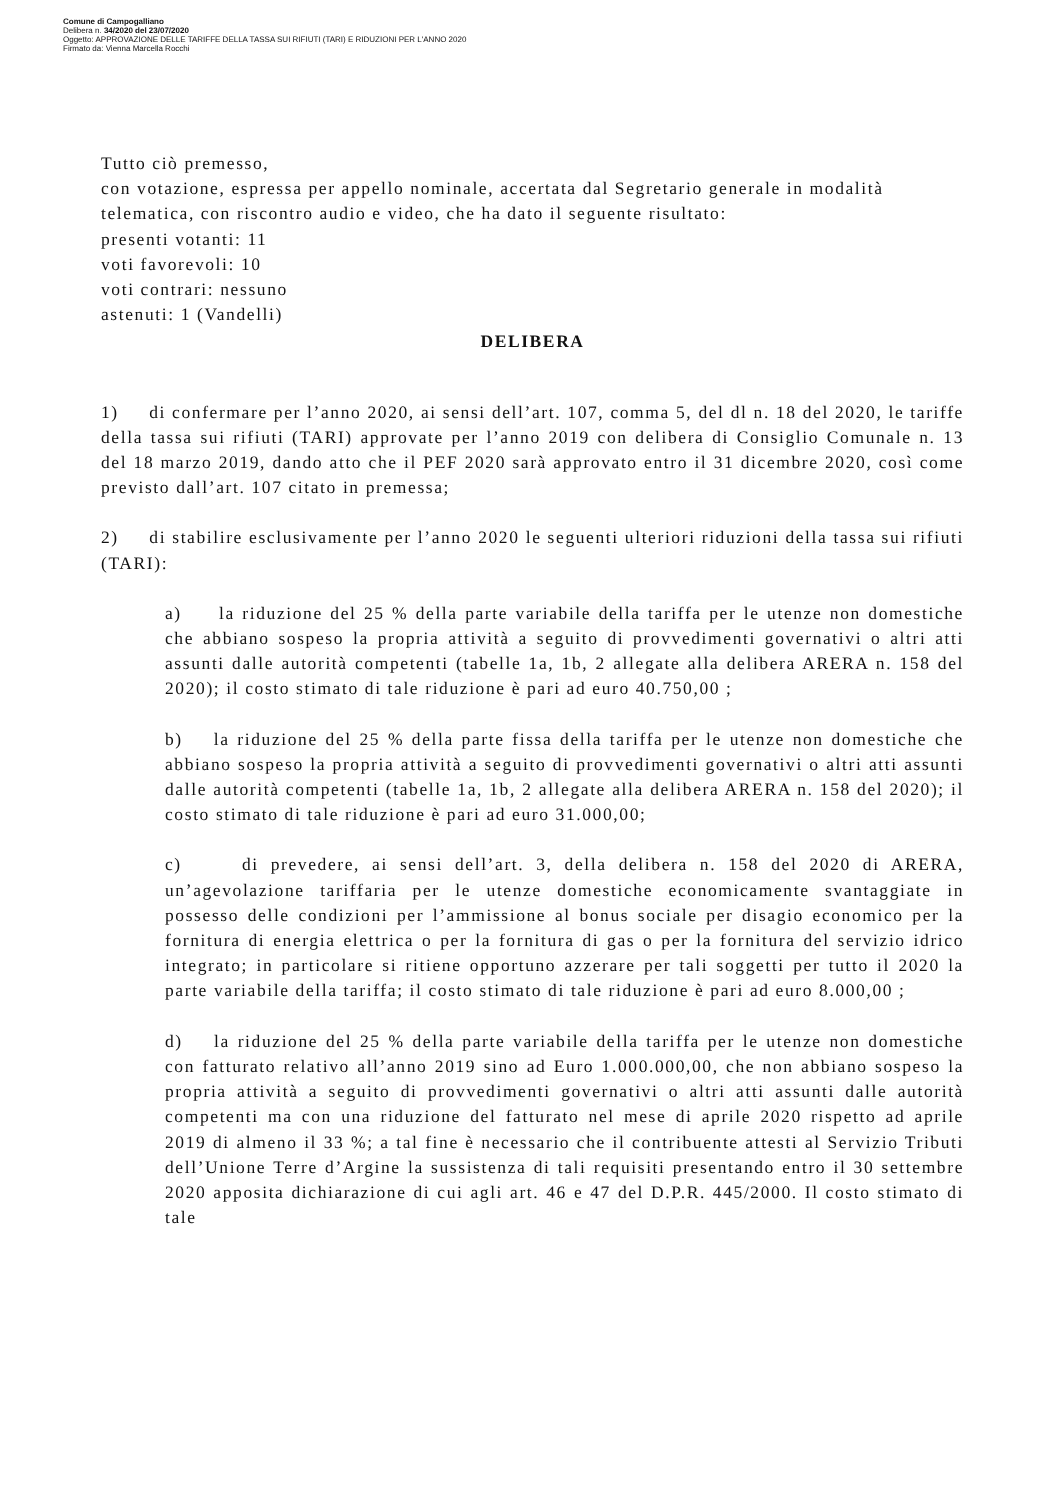Comune di Campogalliano
Delibera n. 34/2020 del 23/07/2020
Oggetto: APPROVAZIONE DELLE TARIFFE DELLA TASSA SUI RIFIUTI (TARI) E RIDUZIONI PER L'ANNO 2020
Firmato da: Vienna Marcella Rocchi
Tutto ciò premesso,
con votazione, espressa per appello nominale, accertata dal Segretario generale in modalità telematica, con riscontro audio e video, che ha dato il seguente risultato:
presenti votanti: 11
voti favorevoli: 10
voti contrari: nessuno
astenuti: 1 (Vandelli)
DELIBERA
1) di confermare per l’anno 2020, ai sensi dell’art. 107, comma 5, del dl n. 18 del 2020, le tariffe della tassa sui rifiuti (TARI) approvate per l’anno 2019 con delibera di Consiglio Comunale n. 13 del 18 marzo 2019, dando atto che il PEF 2020 sarà approvato entro il 31 dicembre 2020, così come previsto dall’art. 107 citato in premessa;
2) di stabilire esclusivamente per l’anno 2020 le seguenti ulteriori riduzioni della tassa sui rifiuti (TARI):
a) la riduzione del 25 % della parte variabile della tariffa per le utenze non domestiche che abbiano sospeso la propria attività a seguito di provvedimenti governativi o altri atti assunti dalle autorità competenti (tabelle 1a, 1b, 2 allegate alla delibera ARERA n. 158 del 2020); il costo stimato di tale riduzione è pari ad euro 40.750,00 ;
b) la riduzione del 25 % della parte fissa della tariffa per le utenze non domestiche che abbiano sospeso la propria attività a seguito di provvedimenti governativi o altri atti assunti dalle autorità competenti (tabelle 1a, 1b, 2 allegate alla delibera ARERA n. 158 del 2020); il costo stimato di tale riduzione è pari ad euro 31.000,00;
c) di prevedere, ai sensi dell’art. 3, della delibera n. 158 del 2020 di ARERA, un’agevolazione tariffaria per le utenze domestiche economicamente svantaggiate in possesso delle condizioni per l’ammissione al bonus sociale per disagio economico per la fornitura di energia elettrica o per la fornitura di gas o per la fornitura del servizio idrico integrato; in particolare si ritiene opportuno azzerare per tali soggetti per tutto il 2020 la parte variabile della tariffa; il costo stimato di tale riduzione è pari ad euro 8.000,00 ;
d) la riduzione del 25 % della parte variabile della tariffa per le utenze non domestiche con fatturato relativo all’anno 2019 sino ad Euro 1.000.000,00, che non abbiano sospeso la propria attività a seguito di provvedimenti governativi o altri atti assunti dalle autorità competenti ma con una riduzione del fatturato nel mese di aprile 2020 rispetto ad aprile 2019 di almeno il 33 %; a tal fine è necessario che il contribuente attesti al Servizio Tributi dell’Unione Terre d’Argine la sussistenza di tali requisiti presentando entro il 30 settembre 2020 apposita dichiarazione di cui agli art. 46 e 47 del D.P.R. 445/2000. Il costo stimato di tale